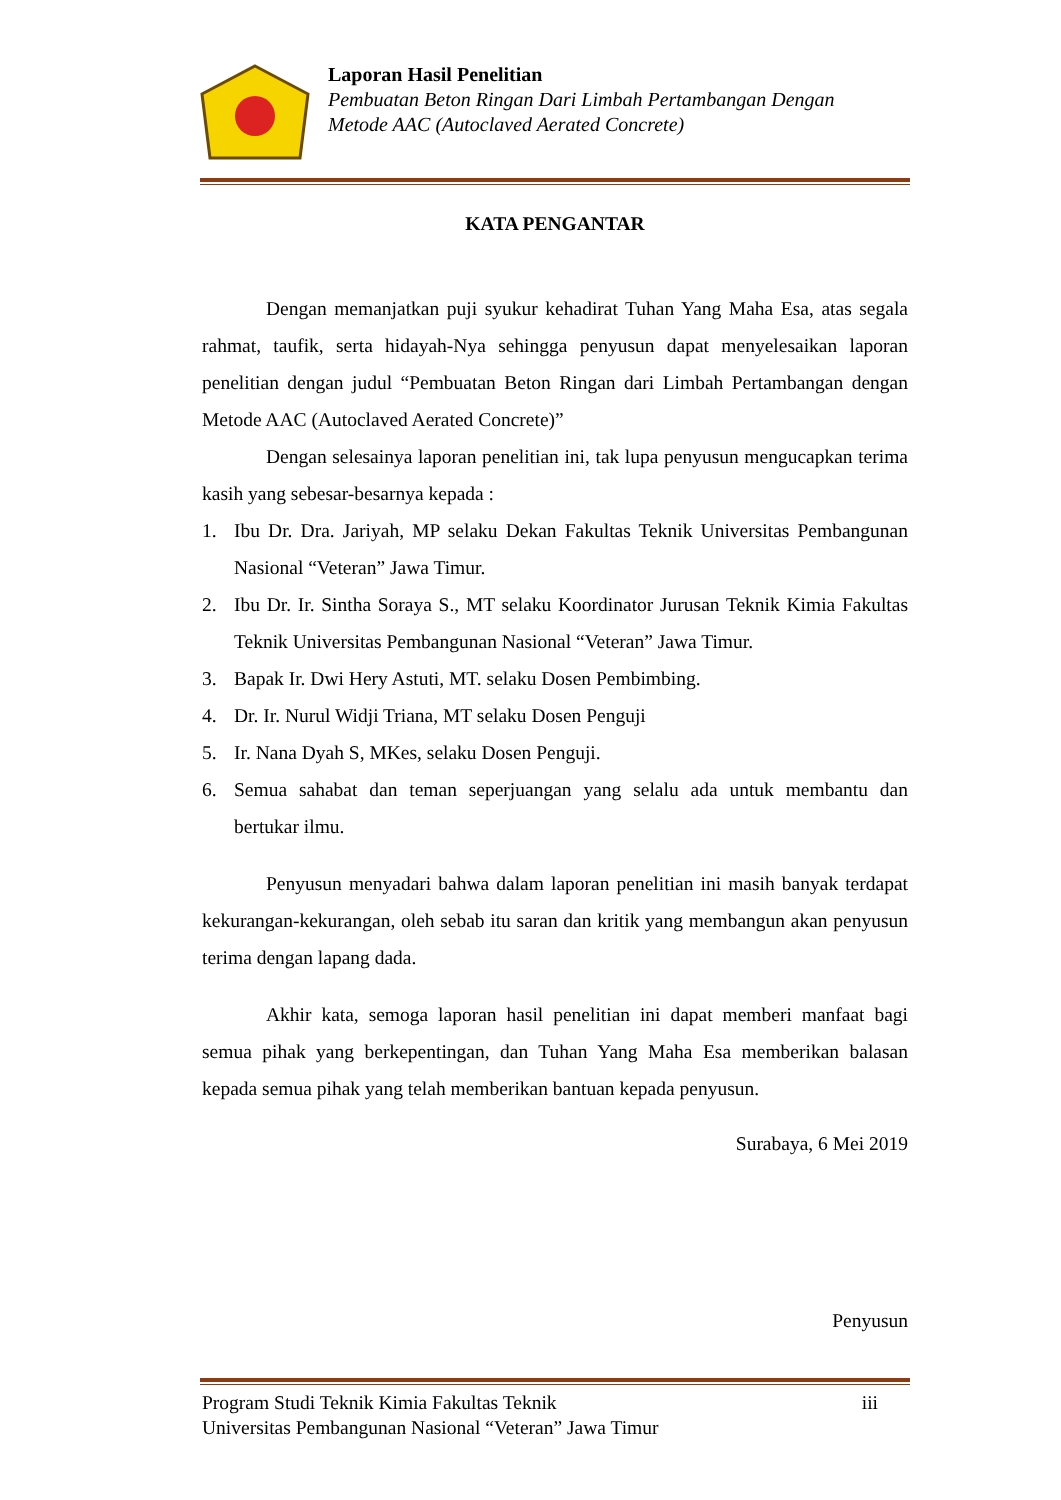Laporan Hasil Penelitian
Pembuatan Beton Ringan Dari Limbah Pertambangan Dengan
Metode AAC (Autoclaved Aerated Concrete)
KATA PENGANTAR
Dengan memanjatkan puji syukur kehadirat Tuhan Yang Maha Esa, atas segala rahmat, taufik, serta hidayah-Nya sehingga penyusun dapat menyelesaikan laporan penelitian dengan judul “Pembuatan Beton Ringan dari Limbah Pertambangan dengan Metode AAC (Autoclaved Aerated Concrete)”
Dengan selesainya laporan penelitian ini, tak lupa penyusun mengucapkan terima kasih yang sebesar-besarnya kepada :
1. Ibu Dr. Dra. Jariyah, MP selaku Dekan Fakultas Teknik Universitas Pembangunan Nasional “Veteran” Jawa Timur.
2. Ibu Dr. Ir. Sintha Soraya S., MT selaku Koordinator Jurusan Teknik Kimia Fakultas Teknik Universitas Pembangunan Nasional “Veteran” Jawa Timur.
3. Bapak Ir. Dwi Hery Astuti, MT. selaku Dosen Pembimbing.
4. Dr. Ir. Nurul Widji Triana, MT selaku Dosen Penguji
5. Ir. Nana Dyah S, MKes, selaku Dosen Penguji.
6. Semua sahabat dan teman seperjuangan yang selalu ada untuk membantu dan bertukar ilmu.
Penyusun menyadari bahwa dalam laporan penelitian ini masih banyak terdapat kekurangan-kekurangan, oleh sebab itu saran dan kritik yang membangun akan penyusun terima dengan lapang dada.
Akhir kata, semoga laporan hasil penelitian ini dapat memberi manfaat bagi semua pihak yang berkepentingan, dan Tuhan Yang Maha Esa memberikan balasan kepada semua pihak yang telah memberikan bantuan kepada penyusun.
Surabaya, 6 Mei 2019
Penyusun
Program Studi Teknik Kimia Fakultas Teknik iii
Universitas Pembangunan Nasional “Veteran” Jawa Timur